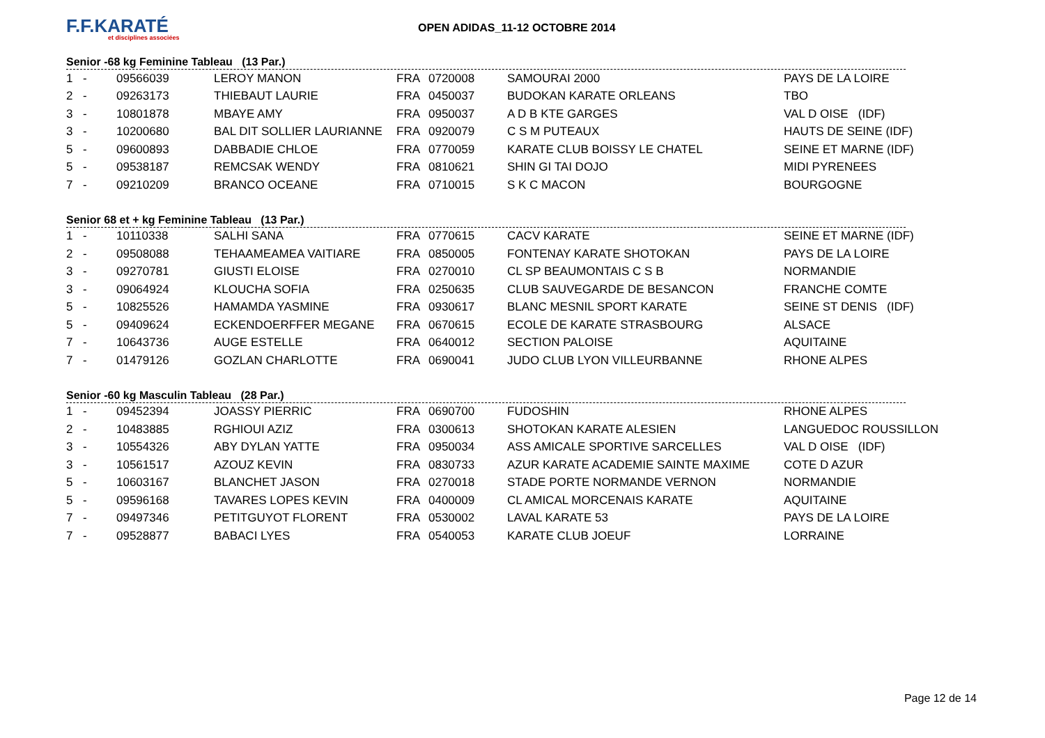F.F.KARATÉ
et disciplines associées
OPEN ADIDAS_11-12 OCTOBRE 2014
Senior -68 kg Feminine Tableau (13 Par.)
| 1 | - | 09566039 | LEROY MANON | FRA | 0720008 | SAMOURAI 2000 | PAYS DE LA LOIRE |
| 2 | - | 09263173 | THIEBAUT LAURIE | FRA | 0450037 | BUDOKAN KARATE ORLEANS | TBO |
| 3 | - | 10801878 | MBAYE AMY | FRA | 0950037 | A D B KTE GARGES | VAL D OISE (IDF) |
| 3 | - | 10200680 | BAL DIT SOLLIER LAURIANNE | FRA | 0920079 | C S M PUTEAUX | HAUTS DE SEINE (IDF) |
| 5 | - | 09600893 | DABBADIE CHLOE | FRA | 0770059 | KARATE CLUB BOISSY LE CHATEL | SEINE ET MARNE (IDF) |
| 5 | - | 09538187 | REMCSAK WENDY | FRA | 0810621 | SHIN GI TAI DOJO | MIDI PYRENEES |
| 7 | - | 09210209 | BRANCO OCEANE | FRA | 0710015 | S K C MACON | BOURGOGNE |
Senior 68 et + kg Feminine Tableau (13 Par.)
| 1 | - | 10110338 | SALHI SANA | FRA | 0770615 | CACV KARATE | SEINE ET MARNE (IDF) |
| 2 | - | 09508088 | TEHAAMEAMEA VAITIARE | FRA | 0850005 | FONTENAY KARATE SHOTOKAN | PAYS DE LA LOIRE |
| 3 | - | 09270781 | GIUSTI ELOISE | FRA | 0270010 | CL SP BEAUMONTAIS C S B | NORMANDIE |
| 3 | - | 09064924 | KLOUCHA SOFIA | FRA | 0250635 | CLUB SAUVEGARDE DE BESANCON | FRANCHE COMTE |
| 5 | - | 10825526 | HAMAMDA YASMINE | FRA | 0930617 | BLANC MESNIL SPORT KARATE | SEINE ST DENIS (IDF) |
| 5 | - | 09409624 | ECKENDOERFFER MEGANE | FRA | 0670615 | ECOLE DE KARATE STRASBOURG | ALSACE |
| 7 | - | 10643736 | AUGE ESTELLE | FRA | 0640012 | SECTION PALOISE | AQUITAINE |
| 7 | - | 01479126 | GOZLAN CHARLOTTE | FRA | 0690041 | JUDO CLUB LYON VILLEURBANNE | RHONE ALPES |
Senior -60 kg Masculin Tableau (28 Par.)
| 1 | - | 09452394 | JOASSY PIERRIC | FRA | 0690700 | FUDOSHIN | RHONE ALPES |
| 2 | - | 10483885 | RGHIOUI AZIZ | FRA | 0300613 | SHOTOKAN KARATE ALESIEN | LANGUEDOC ROUSSILLON |
| 3 | - | 10554326 | ABY DYLAN YATTE | FRA | 0950034 | ASS AMICALE SPORTIVE SARCELLES | VAL D OISE (IDF) |
| 3 | - | 10561517 | AZOUZ KEVIN | FRA | 0830733 | AZUR KARATE ACADEMIE SAINTE MAXIME | COTE D AZUR |
| 5 | - | 10603167 | BLANCHET JASON | FRA | 0270018 | STADE PORTE NORMANDE VERNON | NORMANDIE |
| 5 | - | 09596168 | TAVARES LOPES KEVIN | FRA | 0400009 | CL AMICAL MORCENAIS KARATE | AQUITAINE |
| 7 | - | 09497346 | PETITGUYOT FLORENT | FRA | 0530002 | LAVAL KARATE 53 | PAYS DE LA LOIRE |
| 7 | - | 09528877 | BABACI LYES | FRA | 0540053 | KARATE CLUB JOEUF | LORRAINE |
Page 12 de 14